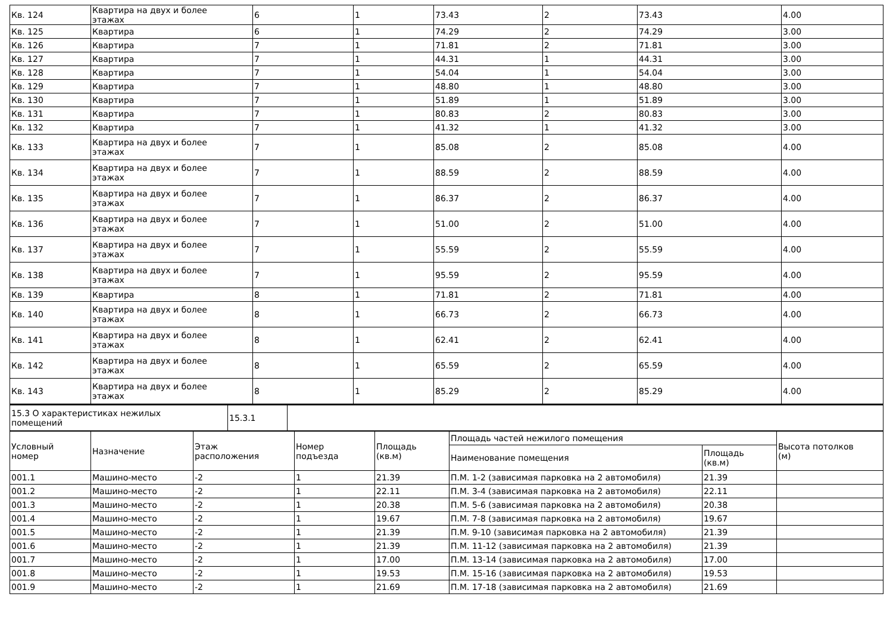| Кв. 124 | Квартира на двух и более этажах | 6 | 1 | 73.43 | 2 | 73.43 | 4.00 |
| Кв. 125 | Квартира | 6 | 1 | 74.29 | 2 | 74.29 | 3.00 |
| Кв. 126 | Квартира | 7 | 1 | 71.81 | 2 | 71.81 | 3.00 |
| Кв. 127 | Квартира | 7 | 1 | 44.31 | 1 | 44.31 | 3.00 |
| Кв. 128 | Квартира | 7 | 1 | 54.04 | 1 | 54.04 | 3.00 |
| Кв. 129 | Квартира | 7 | 1 | 48.80 | 1 | 48.80 | 3.00 |
| Кв. 130 | Квартира | 7 | 1 | 51.89 | 1 | 51.89 | 3.00 |
| Кв. 131 | Квартира | 7 | 1 | 80.83 | 2 | 80.83 | 3.00 |
| Кв. 132 | Квартира | 7 | 1 | 41.32 | 1 | 41.32 | 3.00 |
| Кв. 133 | Квартира на двух и более этажах | 7 | 1 | 85.08 | 2 | 85.08 | 4.00 |
| Кв. 134 | Квартира на двух и более этажах | 7 | 1 | 88.59 | 2 | 88.59 | 4.00 |
| Кв. 135 | Квартира на двух и более этажах | 7 | 1 | 86.37 | 2 | 86.37 | 4.00 |
| Кв. 136 | Квартира на двух и более этажах | 7 | 1 | 51.00 | 2 | 51.00 | 4.00 |
| Кв. 137 | Квартира на двух и более этажах | 7 | 1 | 55.59 | 2 | 55.59 | 4.00 |
| Кв. 138 | Квартира на двух и более этажах | 7 | 1 | 95.59 | 2 | 95.59 | 4.00 |
| Кв. 139 | Квартира | 8 | 1 | 71.81 | 2 | 71.81 | 4.00 |
| Кв. 140 | Квартира на двух и более этажах | 8 | 1 | 66.73 | 2 | 66.73 | 4.00 |
| Кв. 141 | Квартира на двух и более этажах | 8 | 1 | 62.41 | 2 | 62.41 | 4.00 |
| Кв. 142 | Квартира на двух и более этажах | 8 | 1 | 65.59 | 2 | 65.59 | 4.00 |
| Кв. 143 | Квартира на двух и более этажах | 8 | 1 | 85.29 | 2 | 85.29 | 4.00 |
| 15.3 О характеристиках нежилых помещений | 15.3.1 | |
| Условный номер | Назначение | Этаж расположения | Номер подъезда | Площадь (кв.м) | Площадь частей нежилого помещения | | Высота потолков (м) |
| | | | | | Наименование помещения | Площадь (кв.м) | |
| 001.1 | Машино-место | -2 | 1 | 21.39 | П.М. 1-2 (зависимая парковка на 2 автомобиля) | 21.39 | |
| 001.2 | Машино-место | -2 | 1 | 22.11 | П.М. 3-4 (зависимая парковка на 2 автомобиля) | 22.11 | |
| 001.3 | Машино-место | -2 | 1 | 20.38 | П.М. 5-6 (зависимая парковка на 2 автомобиля) | 20.38 | |
| 001.4 | Машино-место | -2 | 1 | 19.67 | П.М. 7-8 (зависимая парковка на 2 автомобиля) | 19.67 | |
| 001.5 | Машино-место | -2 | 1 | 21.39 | П.М. 9-10 (зависимая парковка на 2 автомобиля) | 21.39 | |
| 001.6 | Машино-место | -2 | 1 | 21.39 | П.М. 11-12 (зависимая парковка на 2 автомобиля) | 21.39 | |
| 001.7 | Машино-место | -2 | 1 | 17.00 | П.М. 13-14 (зависимая парковка на 2 автомобиля) | 17.00 | |
| 001.8 | Машино-место | -2 | 1 | 19.53 | П.М. 15-16 (зависимая парковка на 2 автомобиля) | 19.53 | |
| 001.9 | Машино-место | -2 | 1 | 21.69 | П.М. 17-18 (зависимая парковка на 2 автомобиля) | 21.69 | |